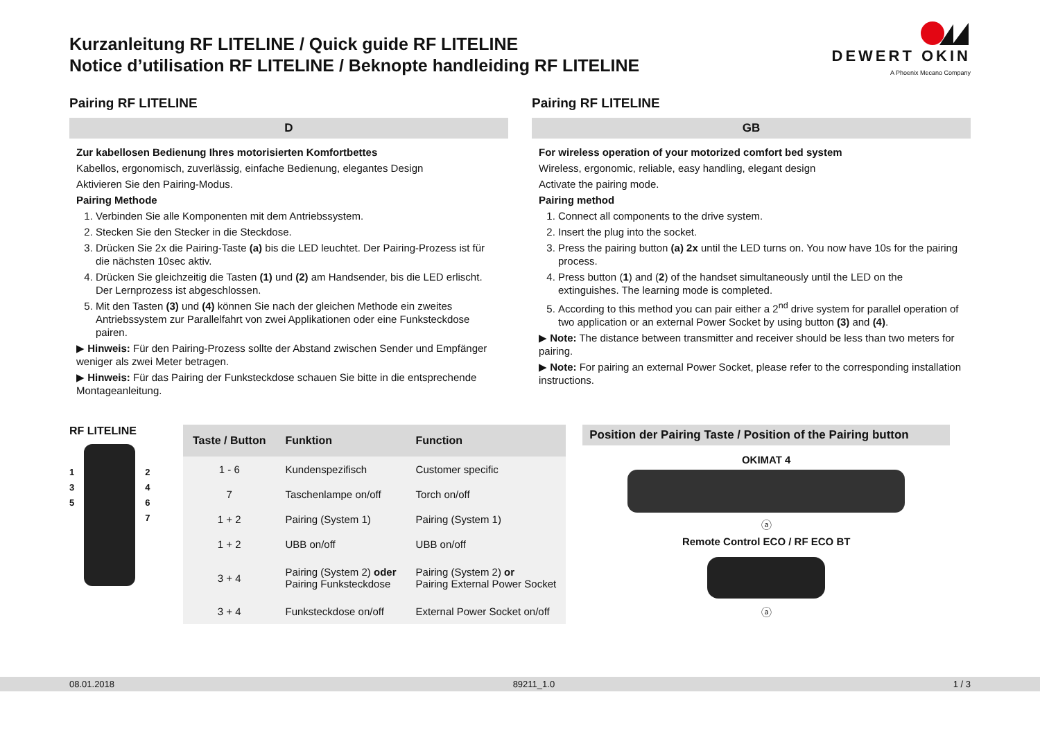Kurzanleitung RF LITELINE / Quick guide RF LITELINE
Notice d’utilisation RF LITELINE / Beknopte handleiding RF LITELINE
DEWERT OKIN
A Phoenix Mecano Company
Pairing RF LITELINE
D
Zur kabellosen Bedienung Ihres motorisierten Komfortbettes
Kabellos, ergonomisch, zuverlässig, einfache Bedienung, elegantes Design
Aktivieren Sie den Pairing-Modus.
Pairing Methode
1. Verbinden Sie alle Komponenten mit dem Antriebssystem.
2. Stecken Sie den Stecker in die Steckdose.
3. Drücken Sie 2x die Pairing-Taste (a) bis die LED leuchtet. Der Pairing-Prozess ist für die nächsten 10sec aktiv.
4. Drücken Sie gleichzeitig die Tasten (1) und (2) am Handsender, bis die LED erlischt. Der Lernprozess ist abgeschlossen.
5. Mit den Tasten (3) und (4) können Sie nach der gleichen Methode ein zweites Antriebssystem zur Parallelfahrt von zwei Applikationen oder eine Funksteckdose pairen.
▶ Hinweis: Für den Pairing-Prozess sollte der Abstand zwischen Sender und Empfänger weniger als zwei Meter betragen.
▶ Hinweis: Für das Pairing der Funksteckdose schauen Sie bitte in die entsprechende Montageanleitung.
Pairing RF LITELINE
GB
For wireless operation of your motorized comfort bed system
Wireless, ergonomic, reliable, easy handling, elegant design
Activate the pairing mode.
Pairing method
1. Connect all components to the drive system.
2. Insert the plug into the socket.
3. Press the pairing button (a) 2x until the LED turns on. You now have 10s for the pairing process.
4. Press button (1) and (2) of the handset simultaneously until the LED on the extinguishes. The learning mode is completed.
5. According to this method you can pair either a 2<sup>nd</sup> drive system for parallel operation of two application or an external Power Socket by using button (3) and (4).
▶ Note: The distance between transmitter and receiver should be less than two meters for pairing.
▶ Note: For pairing an external Power Socket, please refer to the corresponding installation instructions.
RF LITELINE
1
3
5
2
4
6
7
| Taste / Button | Funktion | Function |
| --- | --- | --- |
| 1 - 6 | Kundenspezifisch | Customer specific |
| 7 | Taschenlampe on/off | Torch on/off |
| 1 + 2 | Pairing (System 1) | Pairing (System 1) |
| 1 + 2 | UBB on/off | UBB on/off |
| 3 + 4 | Pairing (System 2) oder Pairing Funksteckdose | Pairing (System 2) or Pairing External Power Socket |
| 3 + 4 | Funksteckdose on/off | External Power Socket on/off |
Position der Pairing Taste / Position of the Pairing button
OKIMAT 4
ⓐ
Remote Control ECO / RF ECO BT
ⓐ
08.01.2018 89211_1.0 1 / 3